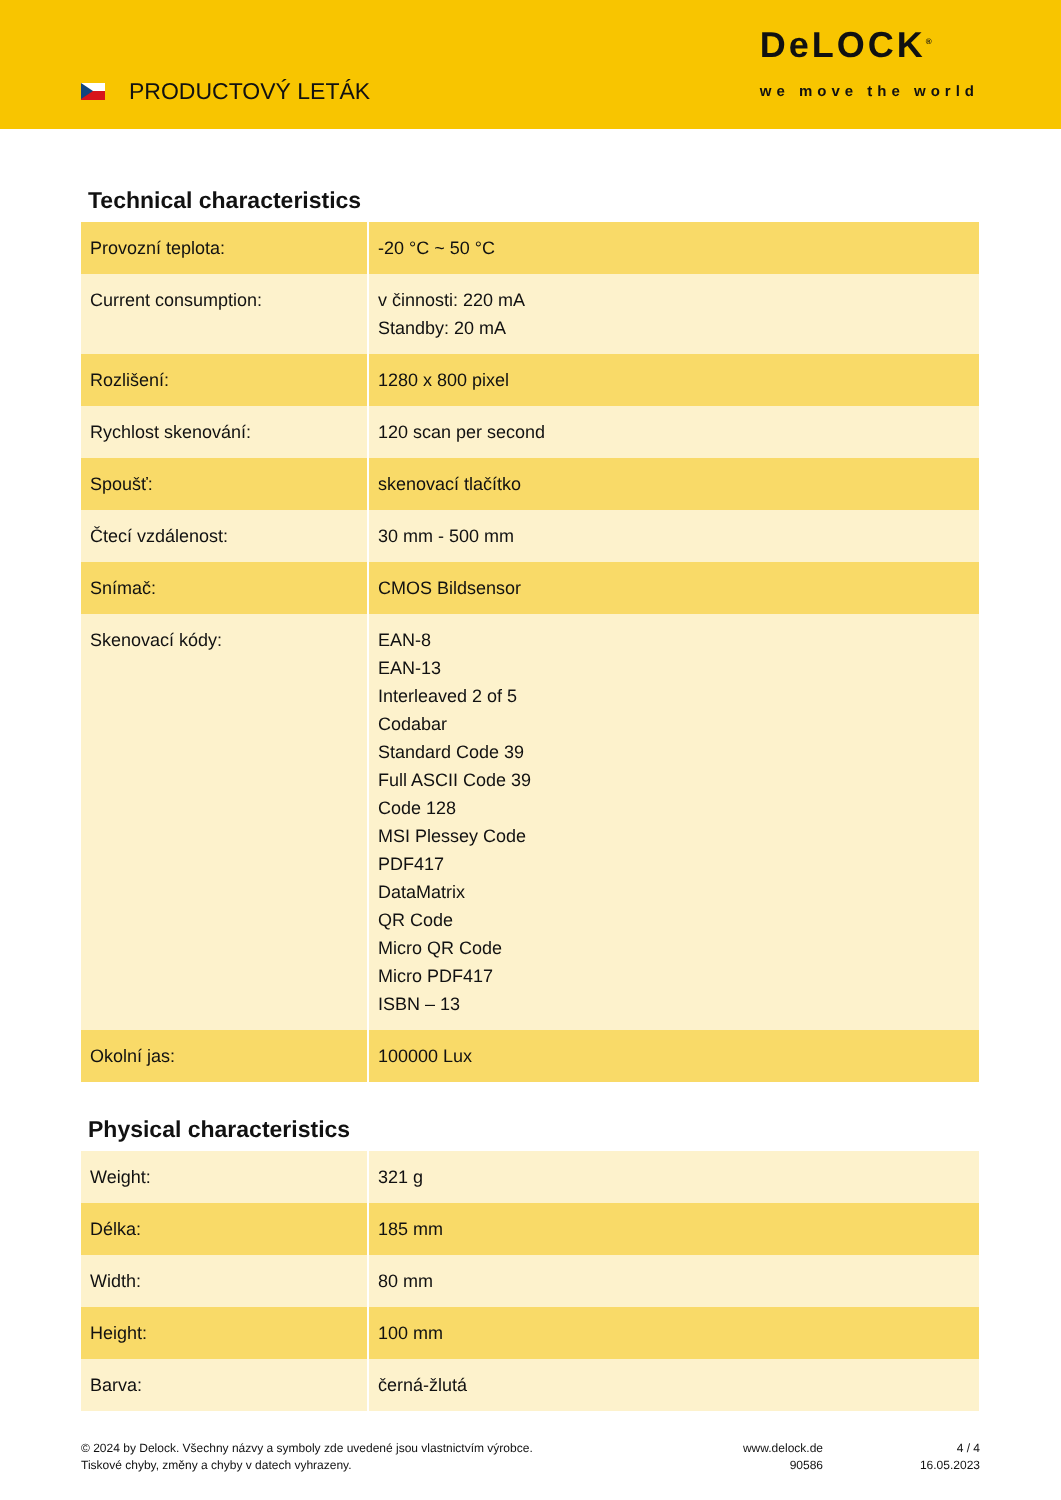PRODUCTOVÝ LETÁK
DeLOCK<sup>®</sup>
we move the world
Technical characteristics
| Provozní teplota: | -20 °C ~ 50 °C |
| Current consumption: | v činnosti: 220 mA Standby: 20 mA |
| Rozlišení: | 1280 x 800 pixel |
| Rychlost skenování: | 120 scan per second |
| Spoušť: | skenovací tlačítko |
| Čtecí vzdálenost: | 30 mm - 500 mm |
| Snímač: | CMOS Bildsensor |
| Skenovací kódy: | EAN-8 EAN-13 Interleaved 2 of 5 Codabar Standard Code 39 Full ASCII Code 39 Code 128 MSI Plessey Code PDF417 DataMatrix QR Code Micro QR Code Micro PDF417 ISBN – 13 |
| Okolní jas: | 100000 Lux |
Physical characteristics
| Weight: | 321 g |
| Délka: | 185 mm |
| Width: | 80 mm |
| Height: | 100 mm |
| Barva: | černá-žlutá |
© 2024 by Delock. Všechny názvy a symboly zde uvedené jsou vlastnictvím výrobce.
Tiskové chyby, změny a chyby v datech vyhrazeny.
www.delock.de
90586
4 / 4
16.05.2023